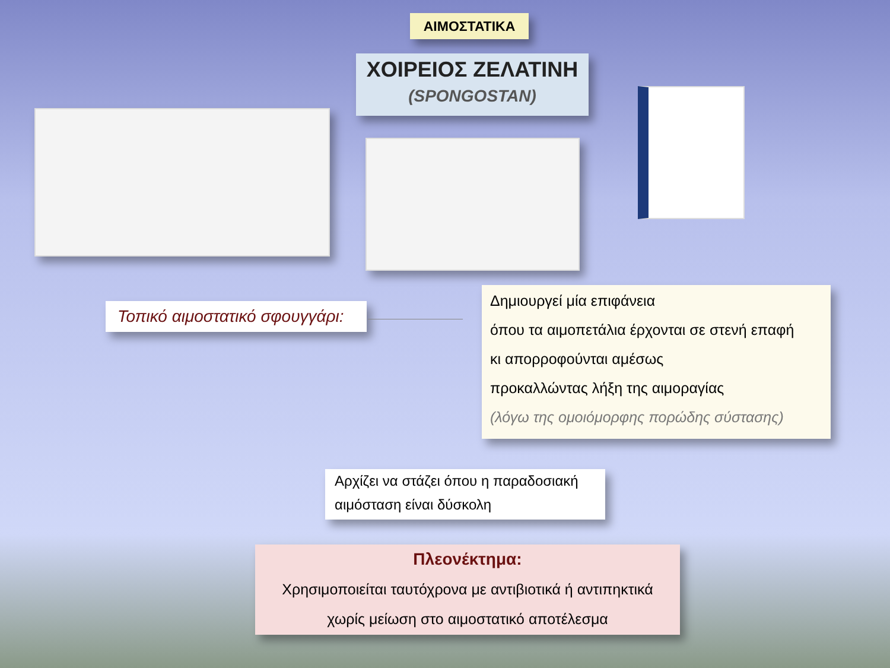ΑΙΜΟΣΤΑΤΙΚΑ
ΧΟΙΡΕΙΟΣ ΖΕΛΑΤΙΝΗ
(SPONGOSTAN)
Τοπικό αιμοστατικό σφουγγάρι:
Δημιουργεί μία επιφάνεια
όπου τα αιμοπετάλια έρχονται σε στενή επαφή
κι απορροφούνται αμέσως
προκαλλώντας λήξη της αιμοραγίας
(λόγω της ομοιόμορφης πορώδης σύστασης)
Αρχίζει να στάζει όπου η παραδοσιακή αιμόσταση είναι δύσκολη
Πλεονέκτημα:
Χρησιμοποιείται ταυτόχρονα με αντιβιοτικά ή αντιπηκτικά
χωρίς μείωση στο αιμοστατικό αποτέλεσμα